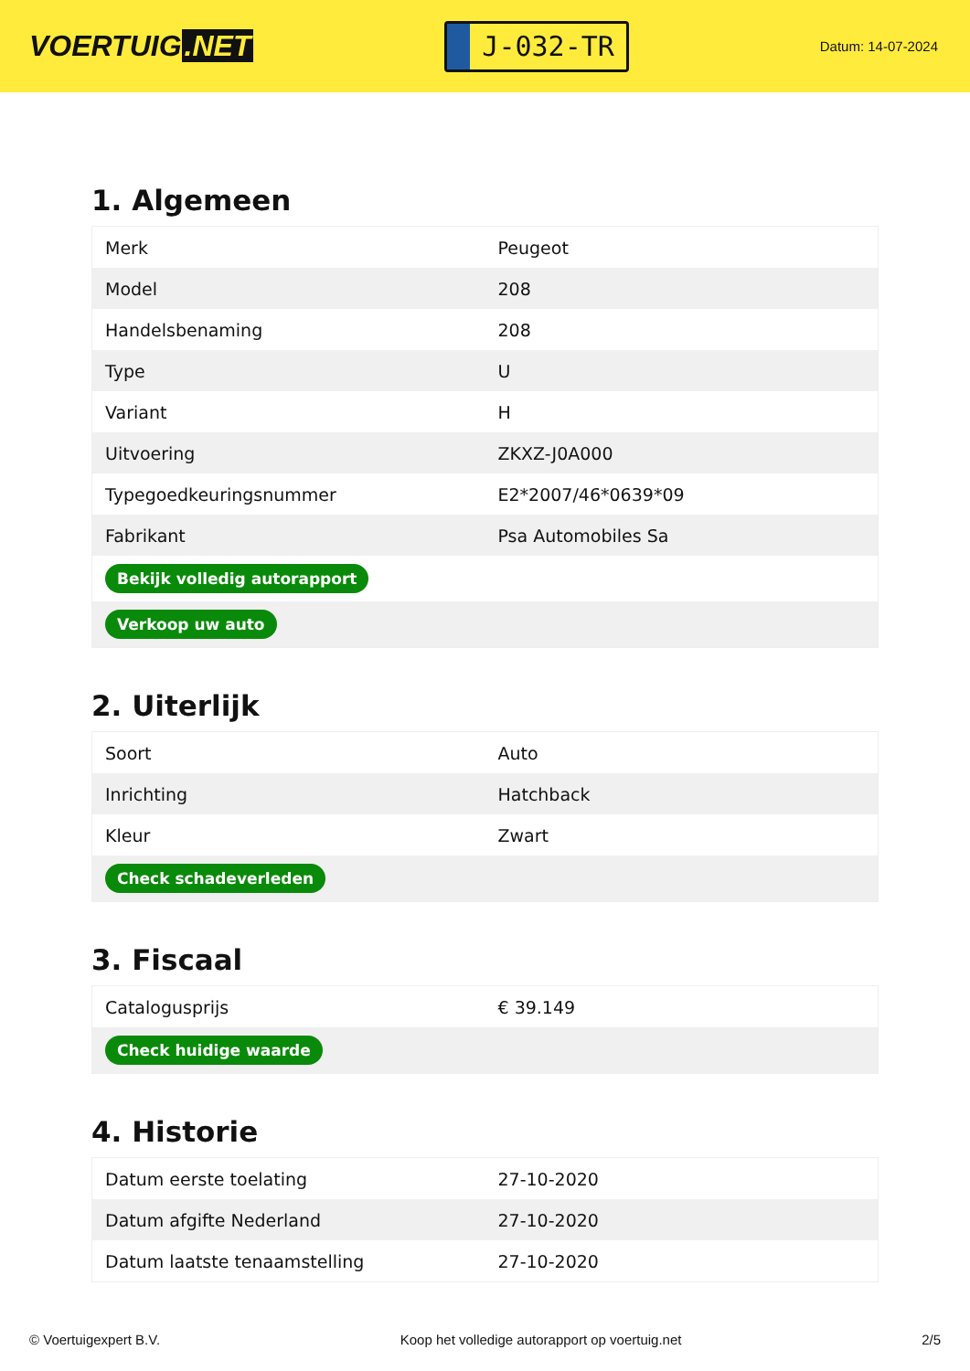VOERTUIG.NET
J-032-TR
Datum: 14-07-2024
1. Algemeen
| Merk | Peugeot |
| Model | 208 |
| Handelsbenaming | 208 |
| Type | U |
| Variant | H |
| Uitvoering | ZKXZ-J0A000 |
| Typegoedkeuringsnummer | E2*2007/46*0639*09 |
| Fabrikant | Psa Automobiles Sa |
| Bekijk volledig autorapport | |
| Verkoop uw auto | |
2. Uiterlijk
| Soort | Auto |
| Inrichting | Hatchback |
| Kleur | Zwart |
| Check schadeverleden | |
3. Fiscaal
| Catalogusprijs | € 39.149 |
| Check huidige waarde | |
4. Historie
| Datum eerste toelating | 27-10-2020 |
| Datum afgifte Nederland | 27-10-2020 |
| Datum laatste tenaamstelling | 27-10-2020 |
© Voertuigexpert B.V. Koop het volledige autorapport op voertuig.net 2/5